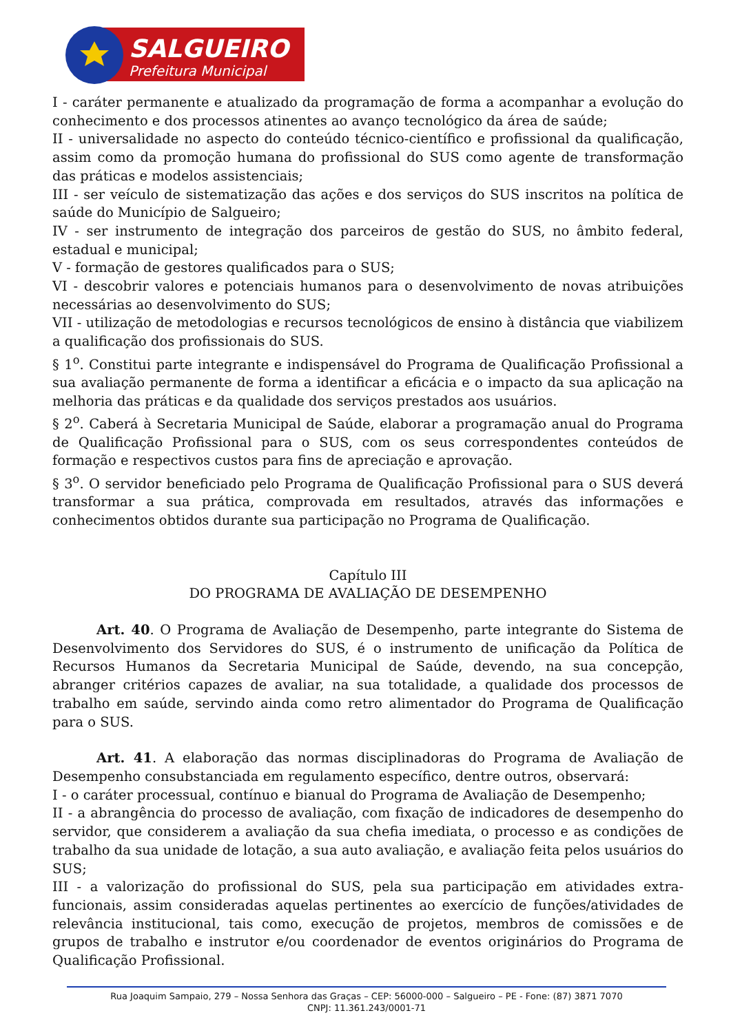SALGUEIRO
Prefeitura Municipal
I - caráter permanente e atualizado da programação de forma a acompanhar a evolução do conhecimento e dos processos atinentes ao avanço tecnológico da área de saúde;
II - universalidade no aspecto do conteúdo técnico-científico e profissional da qualificação, assim como da promoção humana do profissional do SUS como agente de transformação das práticas e modelos assistenciais;
III - ser veículo de sistematização das ações e dos serviços do SUS inscritos na política de saúde do Município de Salgueiro;
IV - ser instrumento de integração dos parceiros de gestão do SUS, no âmbito federal, estadual e municipal;
V - formação de gestores qualificados para o SUS;
VI - descobrir valores e potenciais humanos para o desenvolvimento de novas atribuições necessárias ao desenvolvimento do SUS;
VII - utilização de metodologias e recursos tecnológicos de ensino à distância que viabilizem a qualificação dos profissionais do SUS.
§ 1<sup>o</sup>. Constitui parte integrante e indispensável do Programa de Qualificação Profissional a sua avaliação permanente de forma a identificar a eficácia e o impacto da sua aplicação na melhoria das práticas e da qualidade dos serviços prestados aos usuários.
§ 2<sup>o</sup>. Caberá à Secretaria Municipal de Saúde, elaborar a programação anual do Programa de Qualificação Profissional para o SUS, com os seus correspondentes conteúdos de formação e respectivos custos para fins de apreciação e aprovação.
§ 3<sup>o</sup>. O servidor beneficiado pelo Programa de Qualificação Profissional para o SUS deverá transformar a sua prática, comprovada em resultados, através das informações e conhecimentos obtidos durante sua participação no Programa de Qualificação.
Capítulo III
DO PROGRAMA DE AVALIAÇÃO DE DESEMPENHO
Art. 40. O Programa de Avaliação de Desempenho, parte integrante do Sistema de Desenvolvimento dos Servidores do SUS, é o instrumento de unificação da Política de Recursos Humanos da Secretaria Municipal de Saúde, devendo, na sua concepção, abranger critérios capazes de avaliar, na sua totalidade, a qualidade dos processos de trabalho em saúde, servindo ainda como retro alimentador do Programa de Qualificação para o SUS.
Art. 41. A elaboração das normas disciplinadoras do Programa de Avaliação de Desempenho consubstanciada em regulamento específico, dentre outros, observará:
I - o caráter processual, contínuo e bianual do Programa de Avaliação de Desempenho;
II - a abrangência do processo de avaliação, com fixação de indicadores de desempenho do servidor, que considerem a avaliação da sua chefia imediata, o processo e as condições de trabalho da sua unidade de lotação, a sua auto avaliação, e avaliação feita pelos usuários do SUS;
III - a valorização do profissional do SUS, pela sua participação em atividades extra-funcionais, assim consideradas aquelas pertinentes ao exercício de funções/atividades de relevância institucional, tais como, execução de projetos, membros de comissões e de grupos de trabalho e instrutor e/ou coordenador de eventos originários do Programa de Qualificação Profissional.
Rua Joaquim Sampaio, 279 – Nossa Senhora das Graças – CEP: 56000-000 – Salgueiro – PE - Fone: (87) 3871 7070
CNPJ: 11.361.243/0001-71